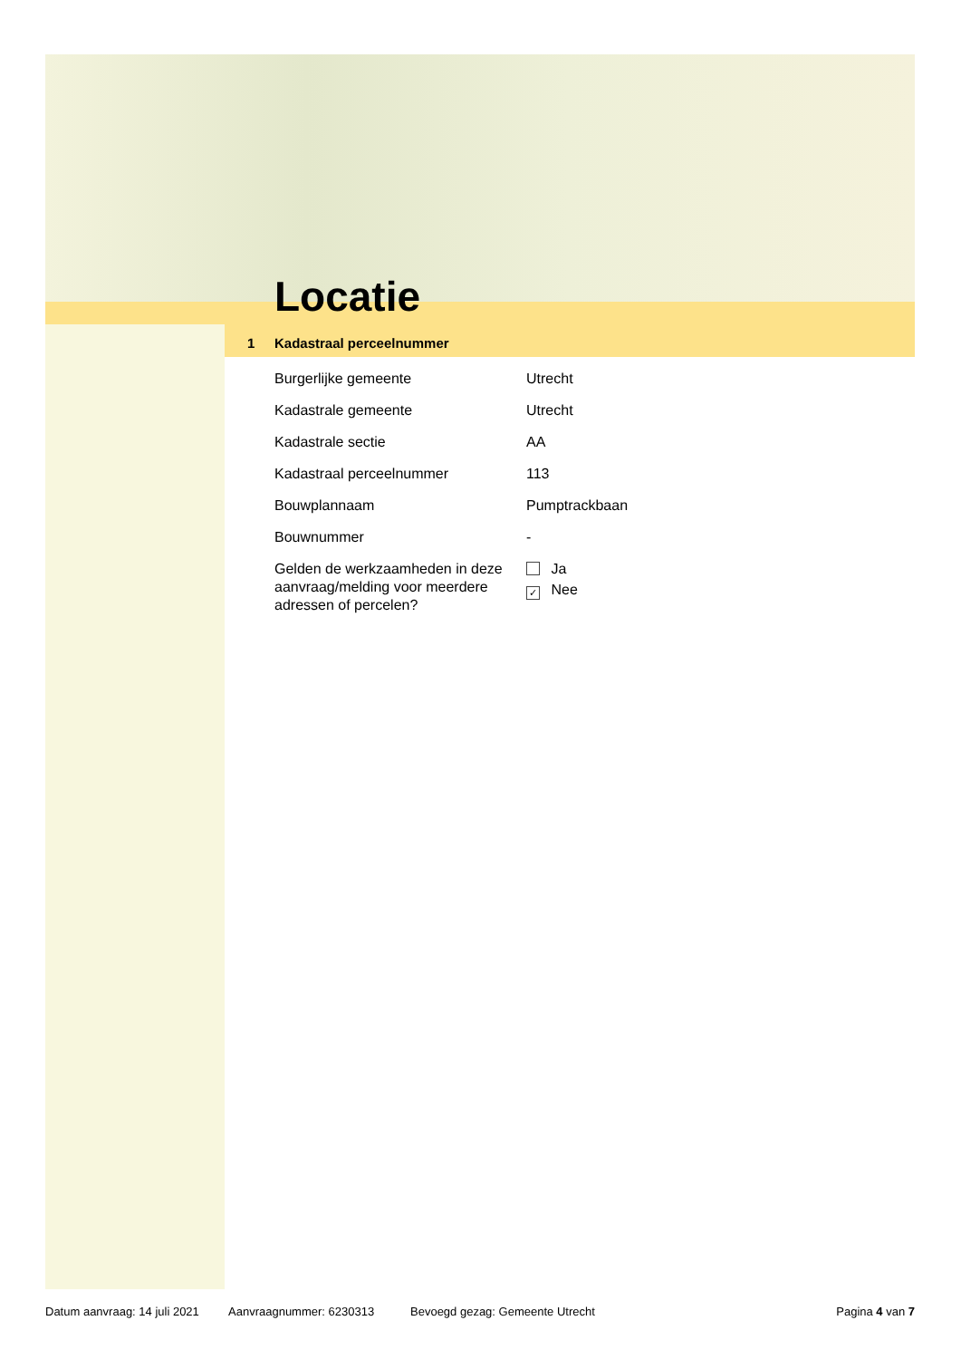Locatie
1 Kadastraal perceelnummer
Burgerlijke gemeente Utrecht
Kadastrale gemeente Utrecht
Kadastrale sectie AA
Kadastraal perceelnummer 113
Bouwplannaam Pumptrackbaan
Bouwnummer -
Gelden de werkzaamheden in deze aanvraag/melding voor meerdere adressen of percelen?
Ja
✓ Nee
Datum aanvraag: 14 juli 2021
Aanvraagnummer: 6230313 Bevoegd gezag: Gemeente Utrecht
Pagina 4 van 7